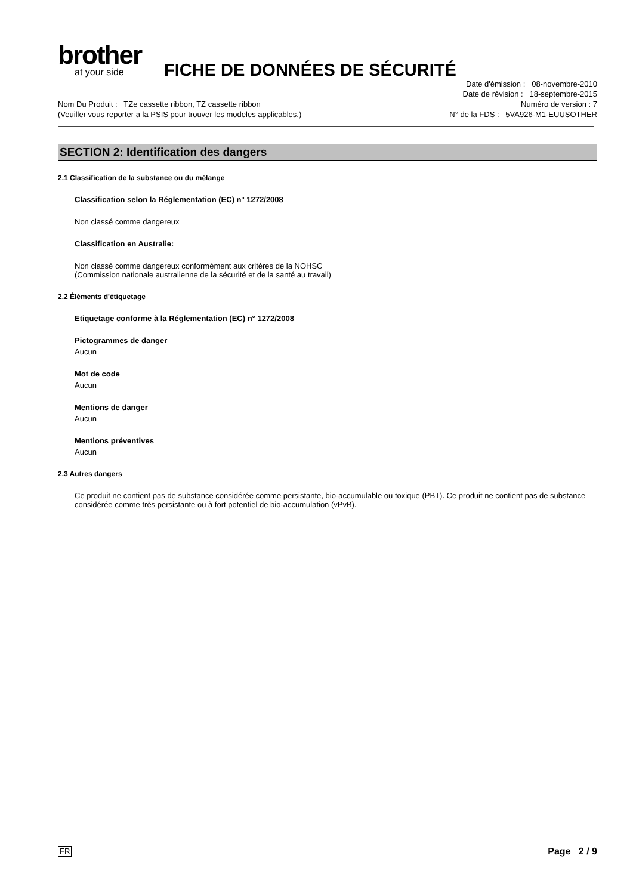brother
at your side
FICHE DE DONNÉES DE SÉCURITÉ
Nom Du Produit : TZe cassette ribbon, TZ cassette ribbon
(Veuiller vous reporter a la PSIS pour trouver les modeles applicables.)
Date d'émission : 08-novembre-2010
Date de révision : 18-septembre-2015
Numéro de version : 7
N° de la FDS : 5VA926-M1-EUUSOTHER
SECTION 2: Identification des dangers
2.1 Classification de la substance ou du mélange
Classification selon la Réglementation (EC) n° 1272/2008
Non classé comme dangereux
Classification en Australie:
Non classé comme dangereux conformément aux critères de la NOHSC
(Commission nationale australienne de la sécurité et de la santé au travail)
2.2 Éléments d'étiquetage
Etiquetage conforme à la Réglementation (EC) n° 1272/2008
Pictogrammes de danger
Aucun
Mot de code
Aucun
Mentions de danger
Aucun
Mentions préventives
Aucun
2.3 Autres dangers
Ce produit ne contient pas de substance considérée comme persistante, bio-accumulable ou toxique (PBT). Ce produit ne contient pas de substance considérée comme très persistante ou à fort potentiel de bio-accumulation (vPvB).
FR Page 2 / 9